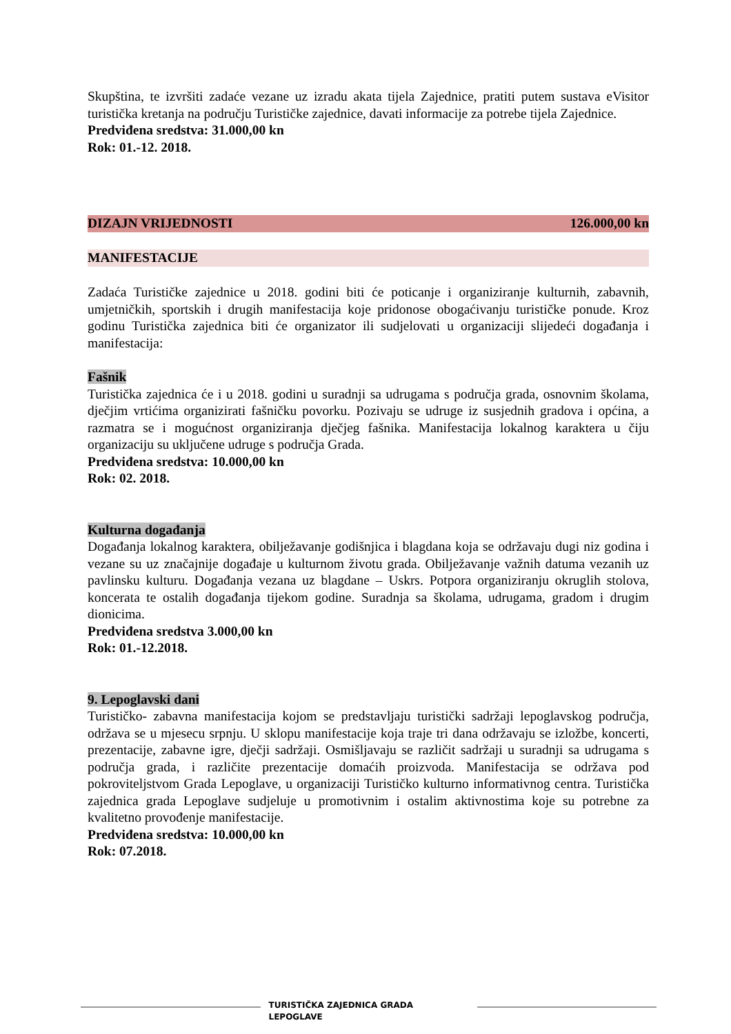Skupština, te izvršiti zadaće vezane uz izradu akata tijela Zajednice, pratiti putem sustava eVisitor turistička kretanja na području Turističke zajednice, davati informacije za potrebe tijela Zajednice.
Predviđena sredstva: 31.000,00 kn
Rok: 01.-12. 2018.
DIZAJN VRIJEDNOSTI 126.000,00 kn
MANIFESTACIJE
Zadaća Turističke zajednice u 2018. godini biti će poticanje i organiziranje kulturnih, zabavnih, umjetničkih, sportskih i drugih manifestacija koje pridonose obogaćivanju turističke ponude. Kroz godinu Turistička zajednica biti će organizator ili sudjelovati u organizaciji slijedeći događanja i manifestacija:
Fašnik
Turistička zajednica će i u 2018. godini u suradnji sa udrugama s područja grada, osnovnim školama, dječjim vrtićima organizirati fašničku povorku. Pozivaju se udruge iz susjednih gradova i općina, a razmatra se i mogućnost organiziranja dječjeg fašnika. Manifestacija lokalnog karaktera u čiju organizaciju su uključene udruge s područja Grada.
Predviđena sredstva: 10.000,00 kn
Rok: 02. 2018.
Kulturna događanja
Događanja lokalnog karaktera, obilježavanje godišnjica i blagdana koja se održavaju dugi niz godina i vezane su uz značajnije događaje u kulturnom životu grada. Obilježavanje važnih datuma vezanih uz pavlinsku kulturu. Događanja vezana uz blagdane – Uskrs. Potpora organiziranju okruglih stolova, koncerata te ostalih događanja tijekom godine. Suradnja sa školama, udrugama, gradom i drugim dionicima.
Predviđena sredstva 3.000,00 kn
Rok: 01.-12.2018.
9. Lepoglavski dani
Turističko- zabavna manifestacija kojom se predstavljaju turistički sadržaji lepoglavskog područja, održava se u mjesecu srpnju. U sklopu manifestacije koja traje tri dana održavaju se izložbe, koncerti, prezentacije, zabavne igre, dječji sadržaji. Osmišljavaju se različit sadržaji u suradnji sa udrugama s područja grada, i različite prezentacije domaćih proizvoda. Manifestacija se održava pod pokroviteljstvom Grada Lepoglave, u organizaciji Turističko kulturno informativnog centra. Turistička zajednica grada Lepoglave sudjeluje u promotivnim i ostalim aktivnostima koje su potrebne za kvalitetno provođenje manifestacije.
Predviđena sredstva: 10.000,00 kn
Rok: 07.2018.
TURISTIČKA ZAJEDNICA GRADA LEPOGLAVE